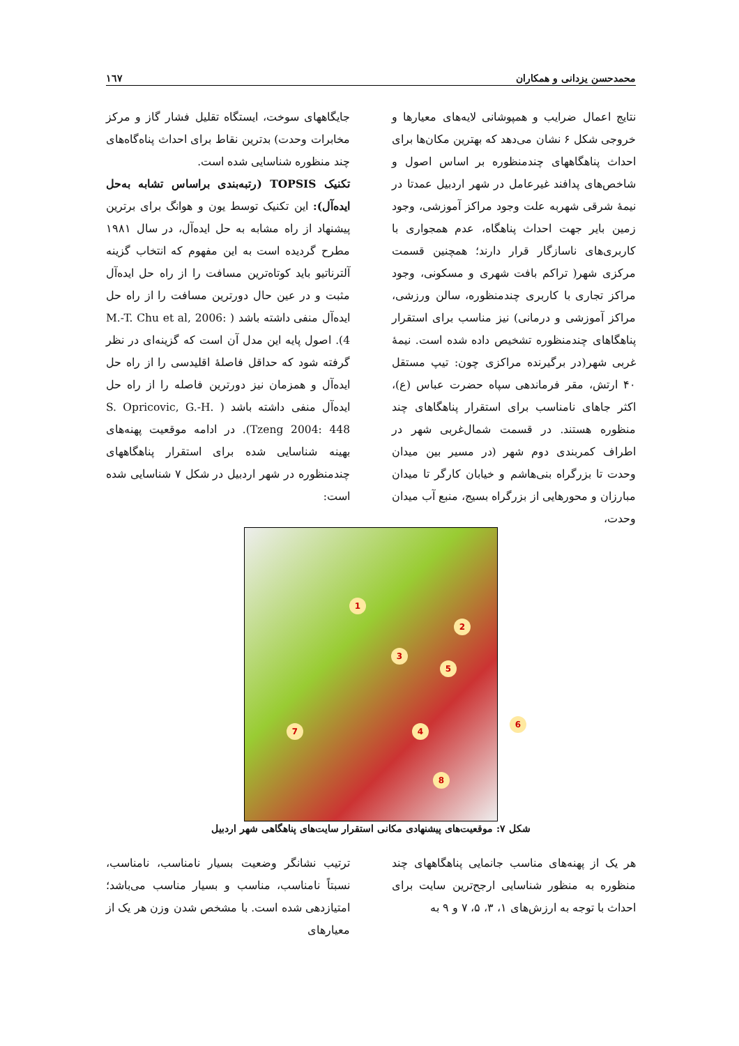محمدحسن یزدانی و همکاران ۱٦۷
نتایج اعمال ضرایب و همپوشانی لایه‌های معیارها و خروجی شکل ۶ نشان می‌دهد که بهترین مکان‌ها برای احداث پناهگاههای چندمنظوره بر اساس اصول و شاخص‌های پدافند غیرعامل در شهر اردبیل عمدتا در نیمهٔ شرقی شهربه علت وجود مراکز آموزشی، وجود زمین بایر جهت احداث پناهگاه، عدم همجواری با کاربری‌های ناسازگار قرار دارند؛ همچنین قسمت مرکزی شهر( تراکم بافت شهری و مسکونی، وجود مراکز تجاری با کاربری چندمنظوره، سالن ورزشی، مراکز آموزشی و درمانی) نیز مناسب برای استقرار پناهگاهای چندمنظوره تشخیص داده شده است. نیمهٔ غربی شهر(در برگیرنده مراکزی چون: تیپ مستقل ۴۰ ارتش، مقر فرماندهی سپاه حضرت عباس (ع)، اکثر جاهای نامناسب برای استقرار پناهگاهای چند منظوره هستند. در قسمت شمال‌غربی شهر در اطراف کمربندی دوم شهر (در مسیر بین میدان وحدت تا بزرگراه بنی‌هاشم و خیابان کارگر تا میدان مبارزان و محورهایی از بزرگراه بسیج، منبع آب میدان وحدت،
جایگاههای سوخت، ایستگاه تقلیل فشار گاز و مرکز مخابرات وحدت) بدترین نقاط برای احداث پناه‌گاه‌های چند منظوره شناسایی شده است.
تکنیک TOPSIS (رتبه‌بندی براساس تشابه به‌حل ایده‌آل): این تکنیک توسط یون و هوانگ برای برترین پیشنهاد از راه مشابه به حل ایده‌آل، در سال ۱۹۸۱ مطرح گردیده است به این مفهوم که انتخاب گزینه آلترناتیو باید کوتاه‌ترین مسافت را از راه حل ایده‌آل مثبت و در عین حال دورترین مسافت را از راه حل ایده‌آل منفی داشته باشد ( M.-T. Chu et al, 2006: 4). اصول پایه این مدل آن است که گزینه‌ای در نظر گرفته شود که حداقل فاصلهٔ اقلیدسی را از راه حل ایده‌آل و همزمان نیز دورترین فاصله را از راه حل ایده‌آل منفی داشته باشد ( S. Opricovic, G.-H. Tzeng 2004: 448). در ادامه موقعیت پهنه‌های بهینه شناسایی شده برای استقرار پناهگاههای چندمنظوره در شهر اردبیل در شکل ۷ شناسایی شده است:
1
2
3
4
5
6
7
8
شکل ۷: موقعیت‌های پیشنهادی مکانی استقرار سایت‌های پناهگاهی شهر اردبیل
هر یک از پهنه‌های مناسب جانمایی پناهگاههای چند منظوره به منظور شناسایی ارجح‌ترین سایت برای احداث با توجه به ارزش‌های ۱، ۳، ۵، ۷ و ۹ به
ترتیب نشانگر وضعیت بسیار نامناسب، نامناسب، نسبتاً نامناسب، مناسب و بسیار مناسب می‌باشد؛ امتیازدهی شده است. با مشخص شدن وزن هر یک از معیارهای